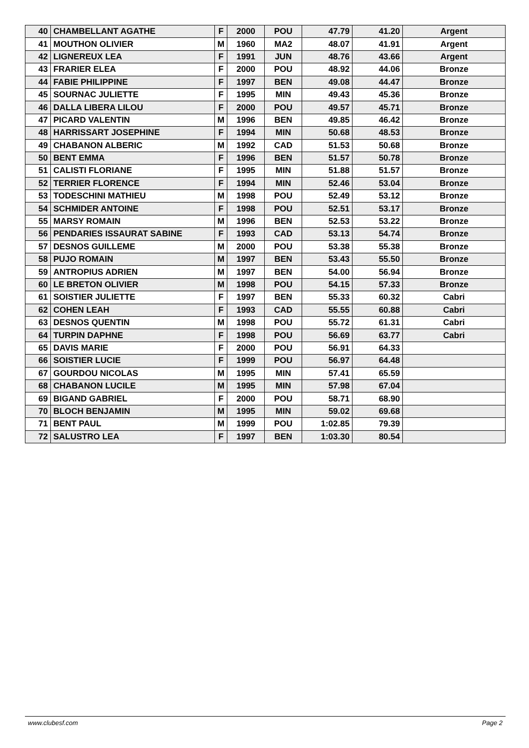| 40 | CHAMBELLANT AGATHE | F | 2000 | POU | 47.79 | 41.20 | Argent |
| 41 | MOUTHON OLIVIER | M | 1960 | MA2 | 48.07 | 41.91 | Argent |
| 42 | LIGNEREUX LEA | F | 1991 | JUN | 48.76 | 43.66 | Argent |
| 43 | FRARIER ELEA | F | 2000 | POU | 48.92 | 44.06 | Bronze |
| 44 | FABIE PHILIPPINE | F | 1997 | BEN | 49.08 | 44.47 | Bronze |
| 45 | SOURNAC JULIETTE | F | 1995 | MIN | 49.43 | 45.36 | Bronze |
| 46 | DALLA LIBERA LILOU | F | 2000 | POU | 49.57 | 45.71 | Bronze |
| 47 | PICARD VALENTIN | M | 1996 | BEN | 49.85 | 46.42 | Bronze |
| 48 | HARRISSART JOSEPHINE | F | 1994 | MIN | 50.68 | 48.53 | Bronze |
| 49 | CHABANON ALBERIC | M | 1992 | CAD | 51.53 | 50.68 | Bronze |
| 50 | BENT EMMA | F | 1996 | BEN | 51.57 | 50.78 | Bronze |
| 51 | CALISTI FLORIANE | F | 1995 | MIN | 51.88 | 51.57 | Bronze |
| 52 | TERRIER FLORENCE | F | 1994 | MIN | 52.46 | 53.04 | Bronze |
| 53 | TODESCHINI MATHIEU | M | 1998 | POU | 52.49 | 53.12 | Bronze |
| 54 | SCHMIDER ANTOINE | F | 1998 | POU | 52.51 | 53.17 | Bronze |
| 55 | MARSY ROMAIN | M | 1996 | BEN | 52.53 | 53.22 | Bronze |
| 56 | PENDARIES ISSAURAT SABINE | F | 1993 | CAD | 53.13 | 54.74 | Bronze |
| 57 | DESNOS GUILLEME | M | 2000 | POU | 53.38 | 55.38 | Bronze |
| 58 | PUJO ROMAIN | M | 1997 | BEN | 53.43 | 55.50 | Bronze |
| 59 | ANTROPIUS ADRIEN | M | 1997 | BEN | 54.00 | 56.94 | Bronze |
| 60 | LE BRETON OLIVIER | M | 1998 | POU | 54.15 | 57.33 | Bronze |
| 61 | SOISTIER JULIETTE | F | 1997 | BEN | 55.33 | 60.32 | Cabri |
| 62 | COHEN LEAH | F | 1993 | CAD | 55.55 | 60.88 | Cabri |
| 63 | DESNOS QUENTIN | M | 1998 | POU | 55.72 | 61.31 | Cabri |
| 64 | TURPIN DAPHNE | F | 1998 | POU | 56.69 | 63.77 | Cabri |
| 65 | DAVIS MARIE | F | 2000 | POU | 56.91 | 64.33 | |
| 66 | SOISTIER LUCIE | F | 1999 | POU | 56.97 | 64.48 | |
| 67 | GOURDOU NICOLAS | M | 1995 | MIN | 57.41 | 65.59 | |
| 68 | CHABANON LUCILE | M | 1995 | MIN | 57.98 | 67.04 | |
| 69 | BIGAND GABRIEL | F | 2000 | POU | 58.71 | 68.90 | |
| 70 | BLOCH BENJAMIN | M | 1995 | MIN | 59.02 | 69.68 | |
| 71 | BENT PAUL | M | 1999 | POU | 1:02.85 | 79.39 | |
| 72 | SALUSTRO LEA | F | 1997 | BEN | 1:03.30 | 80.54 | |
www.clubesf.com Page 2